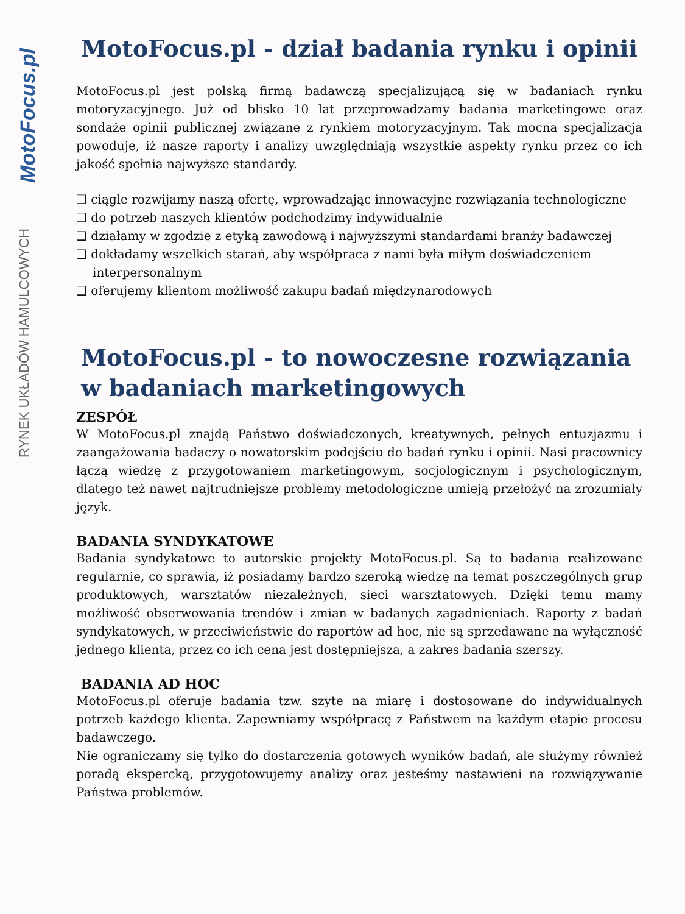MotoFocus.pl
RYNEK UKŁADÓW HAMULCOWYCH
MotoFocus.pl - dział badania rynku i opinii
MotoFocus.pl jest polską firmą badawczą specjalizującą się w badaniach rynku motoryzacyjnego. Już od blisko 10 lat przeprowadzamy badania marketingowe oraz sondaże opinii publicznej związane z rynkiem motoryzacyjnym. Tak mocna specjalizacja powoduje, iż nasze raporty i analizy uwzględniają wszystkie aspekty rynku przez co ich jakość spełnia najwyższe standardy.
❑ ciągle rozwijamy naszą ofertę, wprowadzając innowacyjne rozwiązania technologiczne
❑ do potrzeb naszych klientów podchodzimy indywidualnie
❑ działamy w zgodzie z etyką zawodową i najwyższymi standardami branży badawczej
❑ dokładamy wszelkich starań, aby współpraca z nami była miłym doświadczeniem interpersonalnym
❑ oferujemy klientom możliwość zakupu badań międzynarodowych
MotoFocus.pl - to nowoczesne rozwiązania
w badaniach marketingowych
ZESPÓŁ
W MotoFocus.pl znajdą Państwo doświadczonych, kreatywnych, pełnych entuzjazmu i zaangażowania badaczy o nowatorskim podejściu do badań rynku i opinii. Nasi pracownicy łączą wiedzę z przygotowaniem marketingowym, socjologicznym i psychologicznym, dlatego też nawet najtrudniejsze problemy metodologiczne umieją przełożyć na zrozumiały język.
BADANIA SYNDYKATOWE
Badania syndykatowe to autorskie projekty MotoFocus.pl. Są to badania realizowane regularnie, co sprawia, iż posiadamy bardzo szeroką wiedzę na temat poszczególnych grup produktowych, warsztatów niezależnych, sieci warsztatowych. Dzięki temu mamy możliwość obserwowania trendów i zmian w badanych zagadnieniach. Raporty z badań syndykatowych, w przeciwieństwie do raportów ad hoc, nie są sprzedawane na wyłączność jednego klienta, przez co ich cena jest dostępniejsza, a zakres badania szerszy.
BADANIA AD HOC
MotoFocus.pl oferuje badania tzw. szyte na miarę i dostosowane do indywidualnych potrzeb każdego klienta. Zapewniamy współpracę z Państwem na każdym etapie procesu badawczego.
Nie ograniczamy się tylko do dostarczenia gotowych wyników badań, ale służymy również poradą ekspercką, przygotowujemy analizy oraz jesteśmy nastawieni na rozwiązywanie Państwa problemów.